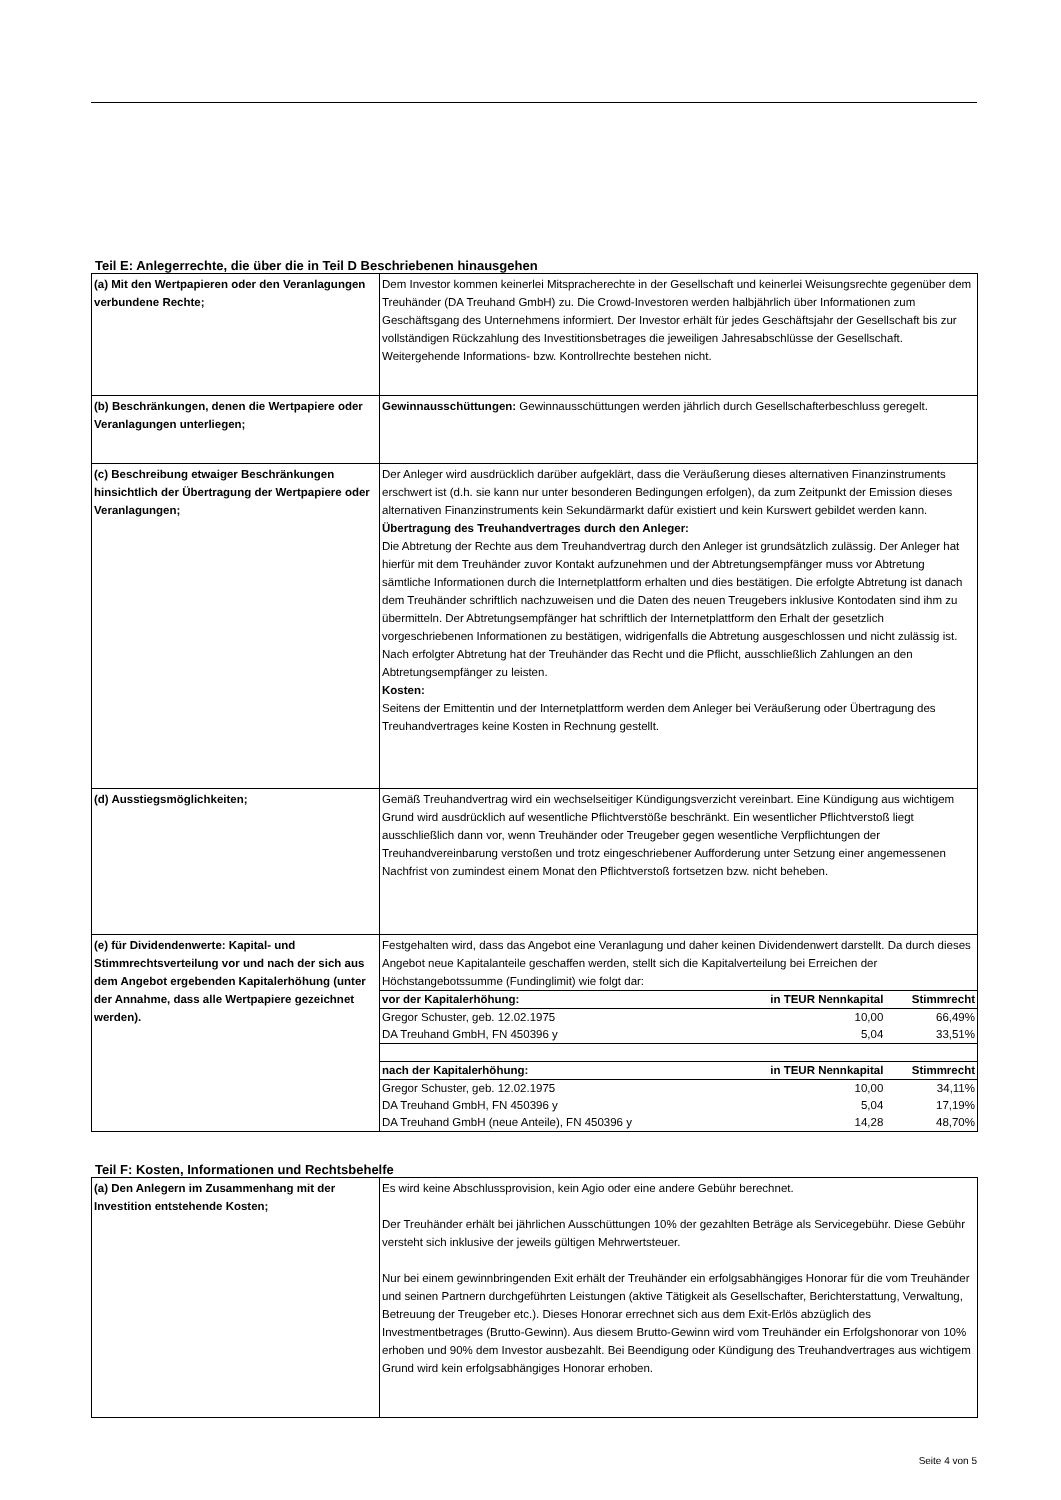Teil E: Anlegerrechte, die über die in Teil D Beschriebenen hinausgehen
| (a) Mit den Wertpapieren oder den Veranlagungen verbundene Rechte; | Dem Investor kommen keinerlei Mitspracherechte in der Gesellschaft und keinerlei Weisungsrechte gegenüber dem Treuhänder (DA Treuhand GmbH) zu. Die Crowd-Investoren werden halbjährlich über Informationen zum Geschäftsgang des Unternehmens informiert. Der Investor erhält für jedes Geschäftsjahr der Gesellschaft bis zur vollständigen Rückzahlung des Investitionsbetrages die jeweiligen Jahresabschlüsse der Gesellschaft. Weitergehende Informations- bzw. Kontrollrechte bestehen nicht. |
| (b) Beschränkungen, denen die Wertpapiere oder Veranlagungen unterliegen; | Gewinnausschüttungen: Gewinnausschüttungen werden jährlich durch Gesellschafterbeschluss geregelt. |
| (c) Beschreibung etwaiger Beschränkungen hinsichtlich der Übertragung der Wertpapiere oder Veranlagungen; | Der Anleger wird ausdrücklich darüber aufgeklärt, dass die Veräußerung dieses alternativen Finanzinstruments erschwert ist (d.h. sie kann nur unter besonderen Bedingungen erfolgen), da zum Zeitpunkt der Emission dieses alternativen Finanzinstruments kein Sekundärmarkt dafür existiert und kein Kurswert gebildet werden kann. Übertragung des Treuhandvertrages durch den Anleger: Die Abtretung der Rechte aus dem Treuhandvertrag durch den Anleger ist grundsätzlich zulässig. Der Anleger hat hierfür mit dem Treuhänder zuvor Kontakt aufzunehmen und der Abtretungsempfänger muss vor Abtretung sämtliche Informationen durch die Internetplattform erhalten und dies bestätigen. Die erfolgte Abtretung ist danach dem Treuhänder schriftlich nachzuweisen und die Daten des neuen Treugebers inklusive Kontodaten sind ihm zu übermitteln. Der Abtretungsempfänger hat schriftlich der Internetplattform den Erhalt der gesetzlich vorgeschriebenen Informationen zu bestätigen, widrigenfalls die Abtretung ausgeschlossen und nicht zulässig ist. Nach erfolgter Abtretung hat der Treuhänder das Recht und die Pflicht, ausschließlich Zahlungen an den Abtretungsempfänger zu leisten. Kosten: Seitens der Emittentin und der Internetplattform werden dem Anleger bei Veräußerung oder Übertragung des Treuhandvertrages keine Kosten in Rechnung gestellt. |
| (d) Ausstiegsmöglichkeiten; | Gemäß Treuhandvertrag wird ein wechselseitiger Kündigungsverzicht vereinbart. Eine Kündigung aus wichtigem Grund wird ausdrücklich auf wesentliche Pflichtverstöße beschränkt. Ein wesentlicher Pflichtverstoß liegt ausschließlich dann vor, wenn Treuhänder oder Treugeber gegen wesentliche Verpflichtungen der Treuhandvereinbarung verstoßen und trotz eingeschriebener Aufforderung unter Setzung einer angemessenen Nachfrist von zumindest einem Monat den Pflichtverstoß fortsetzen bzw. nicht beheben. |
| (e) für Dividendenwerte: Kapital- und Stimmrechtsverteilung vor und nach der sich aus dem Angebot ergebenden Kapitalerhöhung (unter der Annahme, dass alle Wertpapiere gezeichnet werden). | Festgehalten wird, dass das Angebot eine Veranlagung und daher keinen Dividendenwert darstellt. Da durch dieses Angebot neue Kapitalanteile geschaffen werden, stellt sich die Kapitalverteilung bei Erreichen der Höchstangebotssumme (Fundinglimit) wie folgt dar: / vor der Kapitalerhöhung: / in TEUR Nennkapital / Stimmrecht / / --- / --- / --- / / Gregor Schuster, geb. 12.02.1975 / 10,00 / 66,49% / / DA Treuhand GmbH, FN 450396 y / 5,04 / 33,51% / / nach der Kapitalerhöhung: / in TEUR Nennkapital / Stimmrecht / / Gregor Schuster, geb. 12.02.1975 / 10,00 / 34,11% / / DA Treuhand GmbH, FN 450396 y / 5,04 / 17,19% / / DA Treuhand GmbH (neue Anteile), FN 450396 y / 14,28 / 48,70% / |
Teil F: Kosten, Informationen und Rechtsbehelfe
| (a) Den Anlegern im Zusammenhang mit der Investition entstehende Kosten; | Es wird keine Abschlussprovision, kein Agio oder eine andere Gebühr berechnet. Der Treuhänder erhält bei jährlichen Ausschüttungen 10% der gezahlten Beträge als Servicegebühr. Diese Gebühr versteht sich inklusive der jeweils gültigen Mehrwertsteuer. Nur bei einem gewinnbringenden Exit erhält der Treuhänder ein erfolgsabhängiges Honorar für die vom Treuhänder und seinen Partnern durchgeführten Leistungen (aktive Tätigkeit als Gesellschafter, Berichterstattung, Verwaltung, Betreuung der Treugeber etc.). Dieses Honorar errechnet sich aus dem Exit-Erlös abzüglich des Investmentbetrages (Brutto-Gewinn). Aus diesem Brutto-Gewinn wird vom Treuhänder ein Erfolgshonorar von 10% erhoben und 90% dem Investor ausbezahlt. Bei Beendigung oder Kündigung des Treuhandvertrages aus wichtigem Grund wird kein erfolgsabhängiges Honorar erhoben. |
Seite 4 von 5